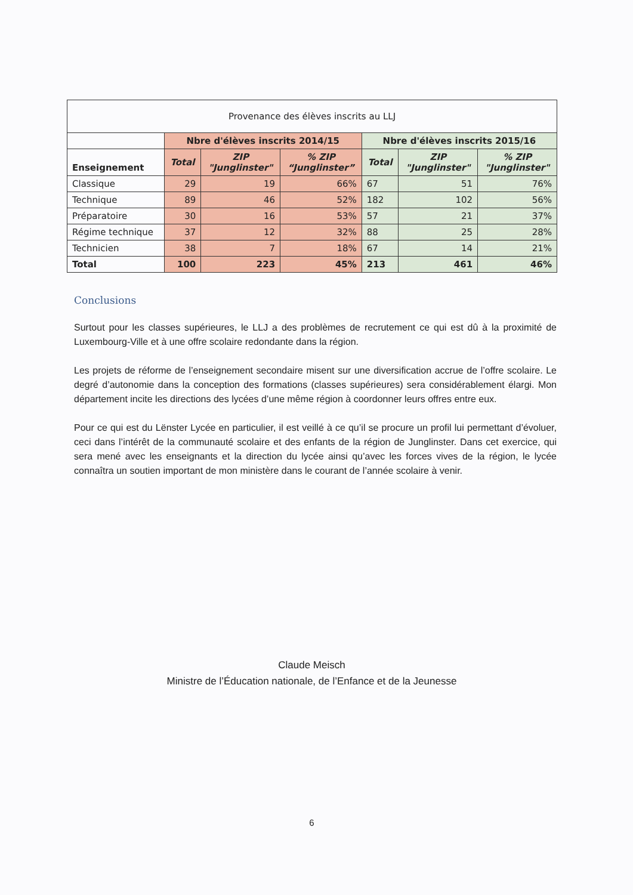| Provenance des élèves inscrits au LLJ | | | | | | |
| --- | --- | --- | --- | --- | --- | --- |
| | Nbre d'élèves inscrits 2014/15 | | | Nbre d'élèves inscrits 2015/16 | | |
| Enseignement | Total | ZIP "Junglinster" | % ZIP “Junglinster” | Total | ZIP "Junglinster" | % ZIP "Junglinster" |
| Classique | 29 | 19 | 66% | 67 | 51 | 76% |
| Technique | 89 | 46 | 52% | 182 | 102 | 56% |
| Préparatoire | 30 | 16 | 53% | 57 | 21 | 37% |
| Régime technique | 37 | 12 | 32% | 88 | 25 | 28% |
| Technicien | 38 | 7 | 18% | 67 | 14 | 21% |
| Total | 100 | 223 | 45% | 213 | 461 | 46% |
Conclusions
Surtout pour les classes supérieures, le LLJ a des problèmes de recrutement ce qui est dû à la proximité de Luxembourg-Ville et à une offre scolaire redondante dans la région.
Les projets de réforme de l’enseignement secondaire misent sur une diversification accrue de l’offre scolaire. Le degré d’autonomie dans la conception des formations (classes supérieures) sera considérablement élargi. Mon département incite les directions des lycées d’une même région à coordonner leurs offres entre eux.
Pour ce qui est du Lënster Lycée en particulier, il est veillé à ce qu’il se procure un profil lui permettant d’évoluer, ceci dans l’intérêt de la communauté scolaire et des enfants de la région de Junglinster. Dans cet exercice, qui sera mené avec les enseignants et la direction du lycée ainsi qu’avec les forces vives de la région, le lycée connaîtra un soutien important de mon ministère dans le courant de l’année scolaire à venir.
Claude Meisch
Ministre de l’Éducation nationale, de l’Enfance et de la Jeunesse
6